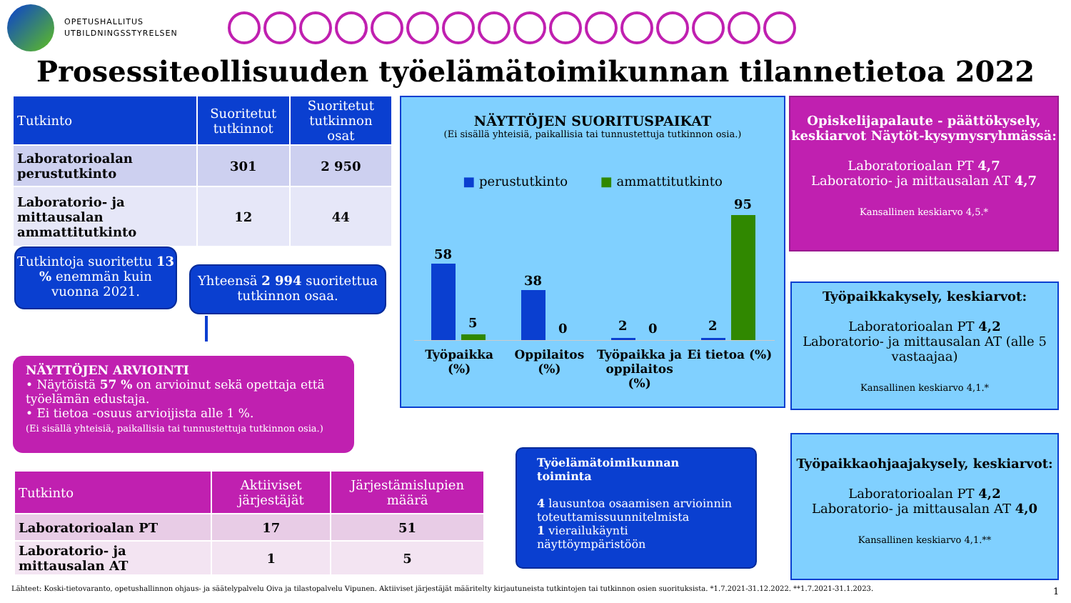OPETUSHALLITUS
UTBILDNINGSSTYRELSEN
Prosessiteollisuuden työelämätoimikunnan tilannetietoa 2022
| Tutkinto | Suoritetut tutkinnot | Suoritetut tutkinnon osat |
| --- | --- | --- |
| Laboratorioalan perustutkinto | 301 | 2 950 |
| Laboratorio- ja mittausalan ammattitutkinto | 12 | 44 |
Tutkintoja suoritettu 13 % enemmän kuin vuonna 2021.
Yhteensä 2 994 suoritettua tutkinnon osaa.
NÄYTTÖJEN ARVIOINTI
• Näytöistä 57 % on arvioinut sekä opettaja että työelämän edustaja.
• Ei tietoa -osuus arvioijista alle 1 %.
(Ei sisällä yhteisiä, paikallisia tai tunnustettuja tutkinnon osia.)
| Tutkinto | Aktiiviset järjestäjät | Järjestämislupien määrä |
| --- | --- | --- |
| Laboratorioalan PT | 17 | 51 |
| Laboratorio- ja mittausalan AT | 1 | 5 |
NÄYTTÖJEN SUORITUSPAIKAT
(Ei sisällä yhteisiä, paikallisia tai tunnustettuja tutkinnon osia.)
■ perustutkinto ■ ammattitutkinto
58
5
38
0 2 0 2
95
Työpaikka (%) Oppilaitos (%) Työpaikka ja oppilaitos (%) Ei tietoa (%)
Työelämätoimikunnan toiminta
4 lausuntoa osaamisen arvioinnin toteuttamissuunnitelmista
1 vierailukäynti näyttöympäristöön
Opiskelijapalaute - päättökysely, keskiarvot Näytöt-kysymysryhmässä:
Laboratorioalan PT 4,7
Laboratorio- ja mittausalan AT 4,7
Kansallinen keskiarvo 4,5.*
Työpaikkakysely, keskiarvot:
Laboratorioalan PT 4,2
Laboratorio- ja mittausalan AT (alle 5 vastaajaa)
Kansallinen keskiarvo 4,1.*
Työpaikkaohjaajakysely, keskiarvot:
Laboratorioalan PT 4,2
Laboratorio- ja mittausalan AT 4,0
Kansallinen keskiarvo 4,1.**
Lähteet: Koski-tietovaranto, opetushallinnon ohjaus- ja säätelypalvelu Oiva ja tilastopalvelu Vipunen. Aktiiviset järjestäjät määritelty kirjautuneista tutkintojen tai tutkinnon osien suorituksista. *1.7.2021-31.12.2022. **1.7.2021-31.1.2023.
1